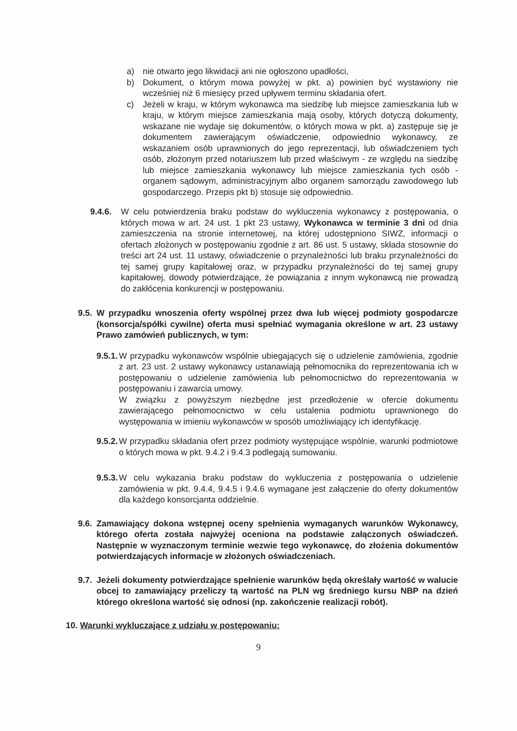a) nie otwarto jego likwidacji ani nie ogłoszono upadłości,
b) Dokument, o którym mowa powyżej w pkt. a) powinien być wystawiony nie wcześniej niż 6 miesięcy przed upływem terminu składania ofert.
c) Jeżeli w kraju, w którym wykonawca ma siedzibę lub miejsce zamieszkania lub w kraju, w którym miejsce zamieszkania mają osoby, których dotyczą dokumenty, wskazane nie wydaje się dokumentów, o których mowa w pkt. a) zastępuje się je dokumentem zawierającym oświadczenie, odpowiednio wykonawcy, ze wskazaniem osób uprawnionych do jego reprezentacji, lub oświadczeniem tych osób, złożonym przed notariuszem lub przed właściwym - ze względu na siedzibę lub miejsce zamieszkania wykonawcy lub miejsce zamieszkania tych osób - organem sądowym, administracyjnym albo organem samorządu zawodowego lub gospodarczego. Przepis pkt b) stosuje się odpowiednio.
9.4.6. W celu potwierdzenia braku podstaw do wykluczenia wykonawcy z postępowania, o których mowa w art. 24 ust. 1 pkt 23 ustawy, Wykonawca w terminie 3 dni od dnia zamieszczenia na stronie internetowej, na której udostępniono SIWZ, informacji o ofertach złożonych w postępowaniu zgodnie z art. 86 ust. 5 ustawy, składa stosownie do treści art 24 ust. 11 ustawy, oświadczenie o przynależności lub braku przynależności do tej samej grupy kapitałowej oraz, w przypadku przynależności do tej samej grupy kapitałowej, dowody potwierdzające, że powiązania z innym wykonawcą nie prowadzą do zakłócenia konkurencji w postępowaniu.
9.5.
W przypadku wnoszenia oferty wspólnej przez dwa lub więcej podmioty gospodarcze (konsorcja/spółki cywilne) oferta musi spełniać wymagania określone w art. 23 ustawy Prawo zamówień publicznych, w tym:
9.5.1.
W przypadku wykonawców wspólnie ubiegających się o udzielenie zamówienia, zgodnie z art. 23 ust. 2 ustawy wykonawcy ustanawiają pełnomocnika do reprezentowania ich w postępowaniu o udzielenie zamówienia lub pełnomocnictwo do reprezentowania w postępowaniu i zawarcia umowy.
W związku z powyższym niezbędne jest przedłożenie w ofercie dokumentu zawierającego pełnomocnictwo w celu ustalenia podmiotu uprawnionego do występowania w imieniu wykonawców w sposób umożliwiający ich identyfikację.
9.5.2.
W przypadku składania ofert przez podmioty występujące wspólnie, warunki podmiotowe o których mowa w pkt. 9.4.2 i 9.4.3 podlegają sumowaniu.
9.5.3.
W celu wykazania braku podstaw do wykluczenia z postępowania o udzielenie zamówienia w pkt. 9.4.4, 9.4.5 i 9.4.6 wymagane jest załączenie do oferty dokumentów dla każdego konsorcjanta oddzielnie.
9.6.
Zamawiający dokona wstępnej oceny spełnienia wymaganych warunków Wykonawcy, którego oferta została najwyżej oceniona na podstawie załączonych oświadczeń. Następnie w wyznaczonym terminie wezwie tego wykonawcę, do złożenia dokumentów potwierdzających informacje w złożonych oświadczeniach.
9.7.
Jeżeli dokumenty potwierdzające spełnienie warunków będą określały wartość w walucie obcej to zamawiający przeliczy tą wartość na PLN wg średniego kursu NBP na dzień którego określona wartość się odnosi (np. zakończenie realizacji robót).
10. Warunki wykluczające z udziału w postępowaniu:
9